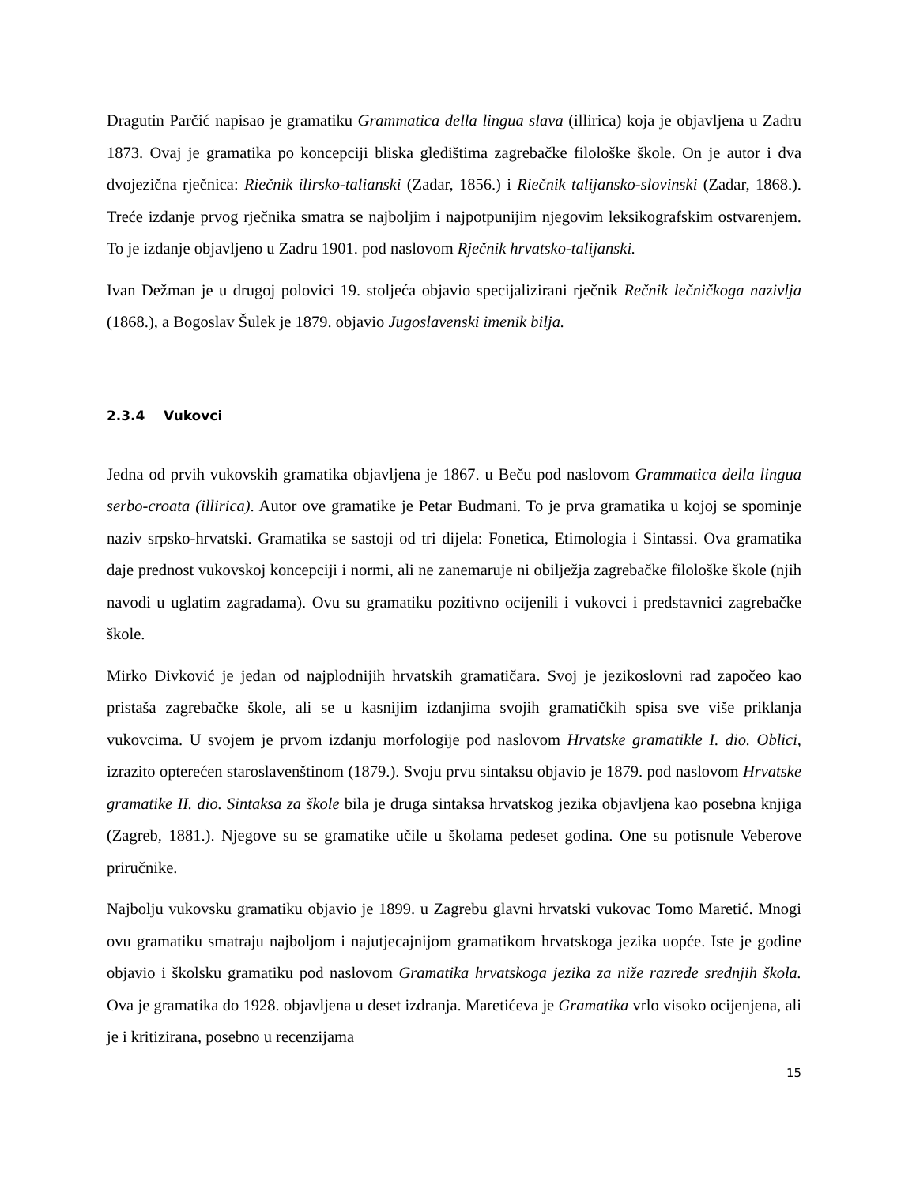Dragutin Parčić napisao je gramatiku Grammatica della lingua slava (illirica) koja je objavljena u Zadru 1873. Ovaj je gramatika po koncepciji bliska gledištima zagrebačke filološke škole. On je autor i dva dvojezična rječnica: Riečnik ilirsko-talianski (Zadar, 1856.) i Riečnik talijansko-slovinski (Zadar, 1868.). Treće izdanje prvog rječnika smatra se najboljim i najpotpunijim njegovim leksikografskim ostvarenjem. To je izdanje objavljeno u Zadru 1901. pod naslovom Rječnik hrvatsko-talijanski.
Ivan Dežman je u drugoj polovici 19. stoljeća objavio specijalizirani rječnik Rečnik lečničkoga nazivlja (1868.), a Bogoslav Šulek je 1879. objavio Jugoslavenski imenik bilja.
2.3.4 Vukovci
Jedna od prvih vukovskih gramatika objavljena je 1867. u Beču pod naslovom Grammatica della lingua serbo-croata (illirica). Autor ove gramatike je Petar Budmani. To je prva gramatika u kojoj se spominje naziv srpsko-hrvatski. Gramatika se sastoji od tri dijela: Fonetica, Etimologia i Sintassi. Ova gramatika daje prednost vukovskoj koncepciji i normi, ali ne zanemaruje ni obilježja zagrebačke filološke škole (njih navodi u uglatim zagradama). Ovu su gramatiku pozitivno ocijenili i vukovci i predstavnici zagrebačke škole.
Mirko Divković je jedan od najplodnijih hrvatskih gramatičara. Svoj je jezikoslovni rad započeo kao pristaša zagrebačke škole, ali se u kasnijim izdanjima svojih gramatičkih spisa sve više priklanja vukovcima. U svojem je prvom izdanju morfologije pod naslovom Hrvatske gramatikle I. dio. Oblici, izrazito opterećen staroslavenštinom (1879.). Svoju prvu sintaksu objavio je 1879. pod naslovom Hrvatske gramatike II. dio. Sintaksa za škole bila je druga sintaksa hrvatskog jezika objavljena kao posebna knjiga (Zagreb, 1881.). Njegove su se gramatike učile u školama pedeset godina. One su potisnule Veberove priručnike.
Najbolju vukovsku gramatiku objavio je 1899. u Zagrebu glavni hrvatski vukovac Tomo Maretić. Mnogi ovu gramatiku smatraju najboljom i najutjecajnijom gramatikom hrvatskoga jezika uopće. Iste je godine objavio i školsku gramatiku pod naslovom Gramatika hrvatskoga jezika za niže razrede srednjih škola. Ova je gramatika do 1928. objavljena u deset izdranja. Maretićeva je Gramatika vrlo visoko ocijenjena, ali je i kritizirana, posebno u recenzijama
15